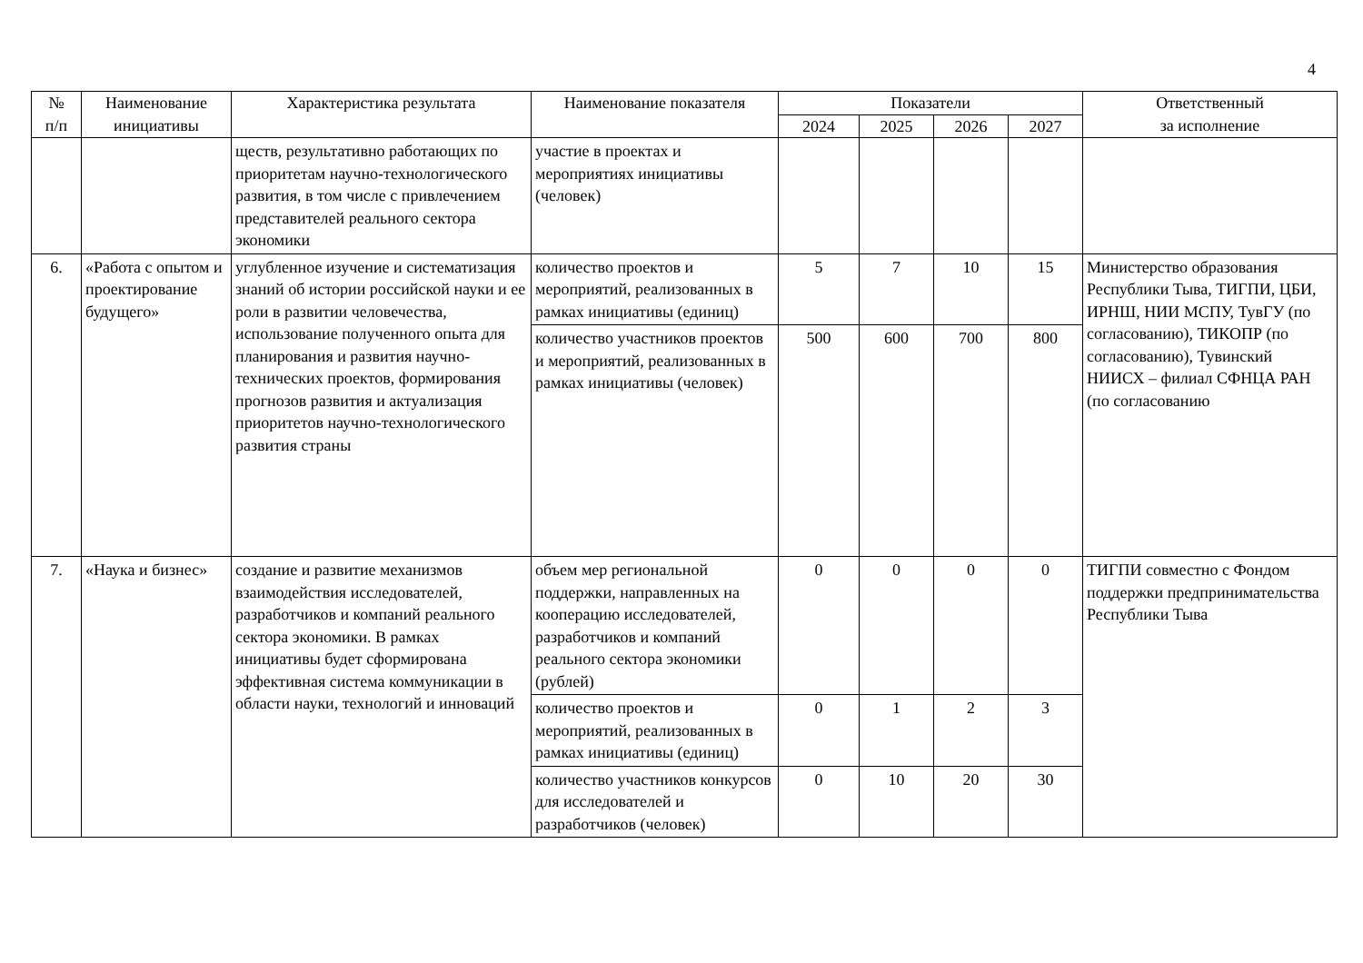4
| № п/п | Наименование инициативы | Характеристика результата | Наименование показателя | Показатели | | | | Ответственный за исполнение |
| --- | --- | --- | --- | --- | --- | --- | --- | --- |
| | | | | 2024 | 2025 | 2026 | 2027 | |
| | | ществ, результативно работающих по приоритетам научно-технологического развития, в том числе с привлечением представителей реального сектора экономики | участие в проектах и мероприятиях инициативы (человек) | | | | | |
| 6. | «Работа с опытом и проектирование будущего» | углубленное изучение и систематизация знаний об истории российской науки и ее роли в развитии человечества, использование полученного опыта для планирования и развития научно-технических проектов, формирования прогнозов развития и актуализация приоритетов научно-технологического развития страны | количество проектов и мероприятий, реализованных в рамках инициативы (единиц) | 5 | 7 | 10 | 15 | Министерство образования Республики Тыва, ТИГПИ, ЦБИ, ИРНШ, НИИ МСПУ, ТувГУ (по согласованию), ТИКОПР (по согласованию), Тувинский НИИСХ – филиал СФНЦА РАН (по согласованию |
| | | | количество участников проектов и мероприятий, реализованных в рамках инициативы (человек) | 500 | 600 | 700 | 800 | |
| 7. | «Наука и бизнес» | создание и развитие механизмов взаимодействия исследователей, разработчиков и компаний реального сектора экономики. В рамках инициативы будет сформирована эффективная система коммуникации в области науки, технологий и инноваций | объем мер региональной поддержки, направленных на кооперацию исследователей, разработчиков и компаний реального сектора экономики (рублей) | 0 | 0 | 0 | 0 | ТИГПИ совместно с Фондом поддержки предпринимательства Республики Тыва |
| | | | количество проектов и мероприятий, реализованных в рамках инициативы (единиц) | 0 | 1 | 2 | 3 | |
| | | | количество участников конкурсов для исследователей и разработчиков (человек) | 0 | 10 | 20 | 30 | |